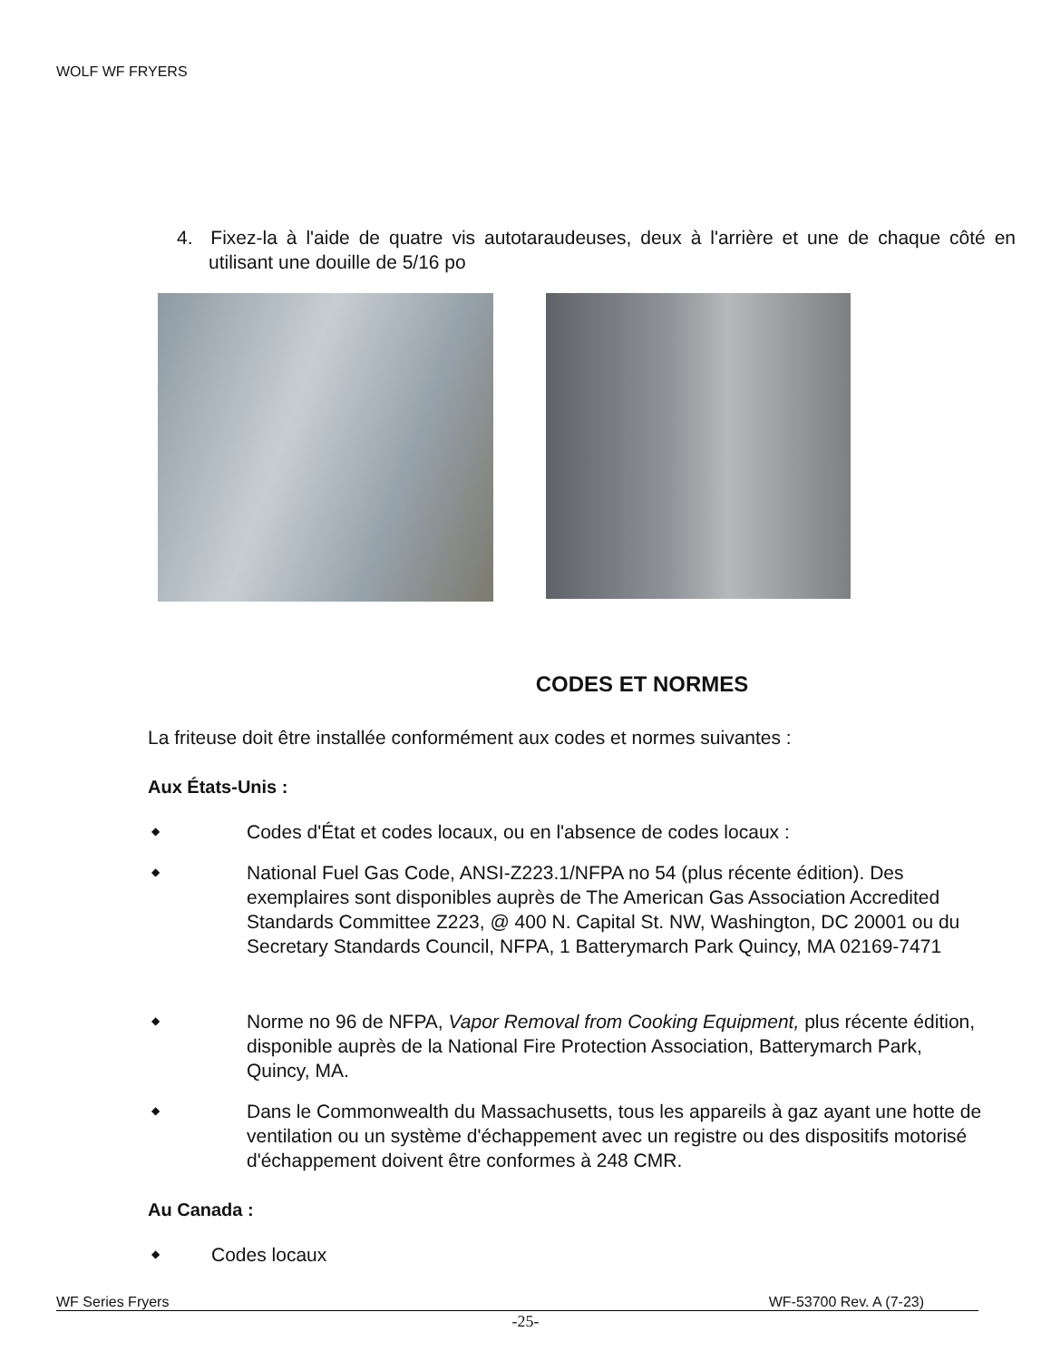WOLF WF FRYERS
4. Fixez-la à l'aide de quatre vis autotaraudeuses, deux à l'arrière et une de chaque côté en utilisant une douille de 5/16 po
CODES ET NORMES
La friteuse doit être installée conformément aux codes et normes suivantes :
Aux États-Unis :
◆ Codes d'État et codes locaux, ou en l'absence de codes locaux :
◆ National Fuel Gas Code, ANSI-Z223.1/NFPA no 54 (plus récente édition). Des exemplaires sont disponibles auprès de The American Gas Association Accredited Standards Committee Z223, @ 400 N. Capital St. NW, Washington, DC 20001 ou du Secretary Standards Council, NFPA, 1 Batterymarch Park Quincy, MA 02169-7471
◆ Norme no 96 de NFPA, Vapor Removal from Cooking Equipment, plus récente édition, disponible auprès de la National Fire Protection Association, Batterymarch Park, Quincy, MA.
◆ Dans le Commonwealth du Massachusetts, tous les appareils à gaz ayant une hotte de ventilation ou un système d'échappement avec un registre ou des dispositifs motorisé d'échappement doivent être conformes à 248 CMR.
Au Canada :
◆ Codes locaux
WF Series Fryers WF-53700 Rev. A (7-23)
-25-